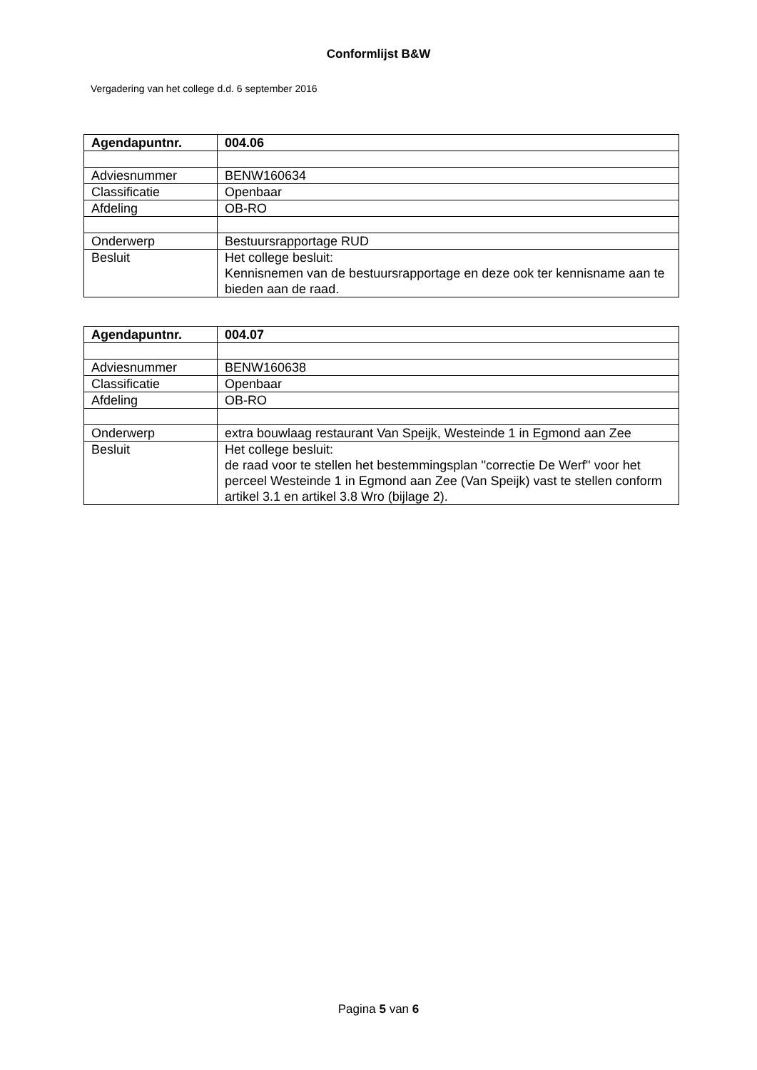Conformlijst B&W
Vergadering van het college d.d. 6 september 2016
| Agendapuntnr. | 004.06 |
| Adviesnummer | BENW160634 |
| Classificatie | Openbaar |
| Afdeling | OB-RO |
| Onderwerp | Bestuursrapportage RUD |
| Besluit | Het college besluit: Kennisnemen van de bestuursrapportage en deze ook ter kennisname aan te bieden aan de raad. |
| Agendapuntnr. | 004.07 |
| Adviesnummer | BENW160638 |
| Classificatie | Openbaar |
| Afdeling | OB-RO |
| Onderwerp | extra bouwlaag restaurant Van Speijk, Westeinde 1 in Egmond aan Zee |
| Besluit | Het college besluit: de raad voor te stellen het bestemmingsplan ''correctie De Werf'' voor het perceel Westeinde 1 in Egmond aan Zee (Van Speijk) vast te stellen conform artikel 3.1 en artikel 3.8 Wro (bijlage 2). |
Pagina 5 van 6